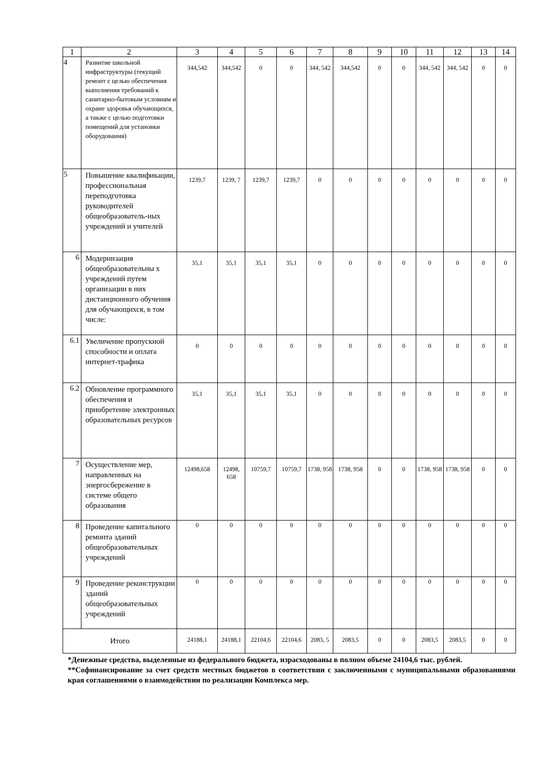| 1 | 2 | 3 | 4 | 5 | 6 | 7 | 8 | 9 | 10 | 11 | 12 | 13 | 14 |
| --- | --- | --- | --- | --- | --- | --- | --- | --- | --- | --- | --- | --- | --- |
| 4 | Развитие школьной инфраструктуры (текущий ремонт с целью обеспечения выполнения требований к санитарно-бытовым условиям и охране здоровья обучающихся, а также с целью подготовки помещений для установки оборудования) | 344,542 | 344,542 | 0 | 0 | 344, 542 | 344,542 | 0 | 0 | 344, 542 | 344, 542 | 0 | 0 |
| 5 | Повышение квалификации, профессиональная переподготовка руководителей общеобразователь-ных учреждений и учителей | 1239,7 | 1239, 7 | 1239,7 | 1239,7 | 0 | 0 | 0 | 0 | 0 | 0 | 0 | 0 |
| 6 | Модернизация общеобразовательны х учреждений путем организации в них дистанционного обучения для обучающихся, в том числе: | 35,1 | 35,1 | 35,1 | 35,1 | 0 | 0 | 0 | 0 | 0 | 0 | 0 | 0 |
| 6.1 | Увеличение пропускной способности и оплата интернет-трафика | 0 | 0 | 0 | 0 | 0 | 0 | 0 | 0 | 0 | 0 | 0 | 0 |
| 6.2 | Обновление программного обеспечения и приобретение электронных образовательных ресурсов | 35,1 | 35,1 | 35,1 | 35,1 | 0 | 0 | 0 | 0 | 0 | 0 | 0 | 0 |
| 7 | Осуществление мер, направленных на энергосбережение в системе общего образования | 12498,658 | 12498, 658 | 10759,7 | 10759,7 | 1738, 958 | 1738, 958 | 0 | 0 | 1738, 958 | 1738, 958 | 0 | 0 |
| 8 | Проведение капитального ремонта зданий общеобразовательных учреждений | 0 | 0 | 0 | 0 | 0 | 0 | 0 | 0 | 0 | 0 | 0 | 0 |
| 9 | Проведение реконструкции зданий общеобразовательных учреждений | 0 | 0 | 0 | 0 | 0 | 0 | 0 | 0 | 0 | 0 | 0 | 0 |
| Итого | | 24188,1 | 24188,1 | 22104,6 | 22104,6 | 2083, 5 | 2083,5 | 0 | 0 | 2083,5 | 2083,5 | 0 | 0 |
*Денежные средства, выделенные из федерального бюджета, израсходованы в полном объеме 24104,6 тыс. рублей.
**Софинансирование за счет средств местных бюджетов в соответствии с заключенными с муниципальными образованиями края соглашениями о взаимодействии по реализации Комплекса мер.